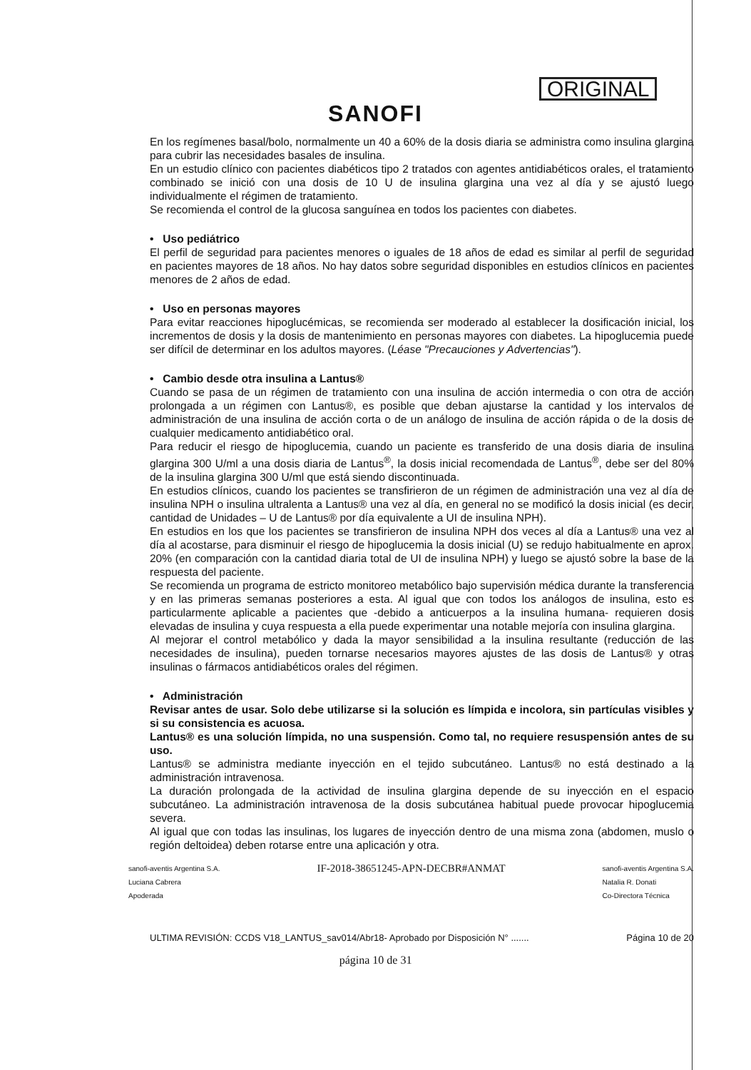SANOFI
ORIGINAL
En los regímenes basal/bolo, normalmente un 40 a 60% de la dosis diaria se administra como insulina glargina para cubrir las necesidades basales de insulina.
En un estudio clínico con pacientes diabéticos tipo 2 tratados con agentes antidiabéticos orales, el tratamiento combinado se inició con una dosis de 10 U de insulina glargina una vez al día y se ajustó luego individualmente el régimen de tratamiento.
Se recomienda el control de la glucosa sanguínea en todos los pacientes con diabetes.
• Uso pediátrico
El perfil de seguridad para pacientes menores o iguales de 18 años de edad es similar al perfil de seguridad en pacientes mayores de 18 años. No hay datos sobre seguridad disponibles en estudios clínicos en pacientes menores de 2 años de edad.
• Uso en personas mayores
Para evitar reacciones hipoglucémicas, se recomienda ser moderado al establecer la dosificación inicial, los incrementos de dosis y la dosis de mantenimiento en personas mayores con diabetes. La hipoglucemia puede ser difícil de determinar en los adultos mayores. (Léase "Precauciones y Advertencias").
• Cambio desde otra insulina a Lantus®
Cuando se pasa de un régimen de tratamiento con una insulina de acción intermedia o con otra de acción prolongada a un régimen con Lantus®, es posible que deban ajustarse la cantidad y los intervalos de administración de una insulina de acción corta o de un análogo de insulina de acción rápida o de la dosis de cualquier medicamento antidiabético oral.
Para reducir el riesgo de hipoglucemia, cuando un paciente es transferido de una dosis diaria de insulina glargina 300 U/ml a una dosis diaria de Lantus<sup>®</sup>, la dosis inicial recomendada de Lantus<sup>®</sup>, debe ser del 80% de la insulina glargina 300 U/ml que está siendo discontinuada.
En estudios clínicos, cuando los pacientes se transfirieron de un régimen de administración una vez al día de insulina NPH o insulina ultralenta a Lantus® una vez al día, en general no se modificó la dosis inicial (es decir, cantidad de Unidades – U de Lantus® por día equivalente a UI de insulina NPH).
En estudios en los que los pacientes se transfirieron de insulina NPH dos veces al día a Lantus® una vez al día al acostarse, para disminuir el riesgo de hipoglucemia la dosis inicial (U) se redujo habitualmente en aprox. 20% (en comparación con la cantidad diaria total de UI de insulina NPH) y luego se ajustó sobre la base de la respuesta del paciente.
Se recomienda un programa de estricto monitoreo metabólico bajo supervisión médica durante la transferencia y en las primeras semanas posteriores a esta. Al igual que con todos los análogos de insulina, esto es particularmente aplicable a pacientes que -debido a anticuerpos a la insulina humana- requieren dosis elevadas de insulina y cuya respuesta a ella puede experimentar una notable mejoría con insulina glargina.
Al mejorar el control metabólico y dada la mayor sensibilidad a la insulina resultante (reducción de las necesidades de insulina), pueden tornarse necesarios mayores ajustes de las dosis de Lantus® y otras insulinas o fármacos antidiabéticos orales del régimen.
• Administración
Revisar antes de usar. Solo debe utilizarse si la solución es límpida e incolora, sin partículas visibles y si su consistencia es acuosa.
Lantus® es una solución límpida, no una suspensión. Como tal, no requiere resuspensión antes de su uso.
Lantus® se administra mediante inyección en el tejido subcutáneo. Lantus® no está destinado a la administración intravenosa.
La duración prolongada de la actividad de insulina glargina depende de su inyección en el espacio subcutáneo. La administración intravenosa de la dosis subcutánea habitual puede provocar hipoglucemia severa.
Al igual que con todas las insulinas, los lugares de inyección dentro de una misma zona (abdomen, muslo o región deltoidea) deben rotarse entre una aplicación y otra.
sanofi-aventis Argentina S.A.
Luciana Cabrera
Apoderada
IF-2018-38651245-APN-DECBR#ANMAT
sanofi-aventis Argentina S.A.
Natalia R. Donati
Co-Directora Técnica
ULTIMA REVISIÓN: CCDS V18_LANTUS_sav014/Abr18- Aprobado por Disposición N° ....... Página 10 de 20
página 10 de 31